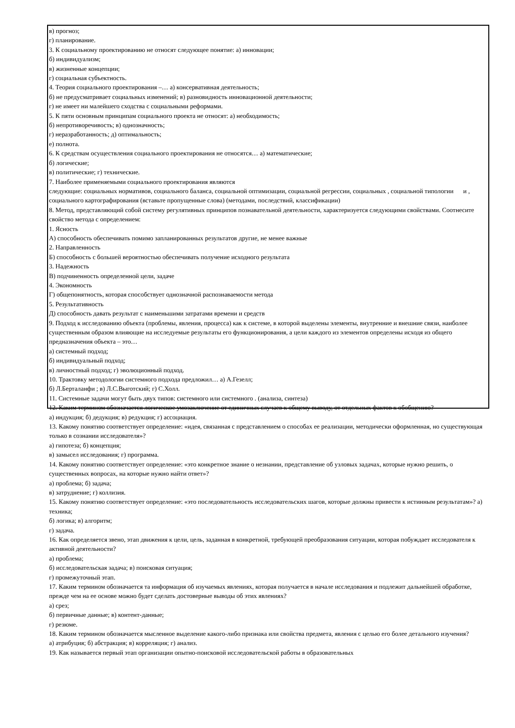в) прогноз;
г) планирование.
3. К социальному проектированию не относят следующее понятие: а) инновации;
б) индивидуализм;
в) жизненные концепции;
г) социальная субъектность.
4. Теория социального проектирования –… а) консервативная деятельность;
б) не предусматривает социальных изменений; в) разновидность инновационной деятельности;
г) не имеет ни малейшего сходства с социальными реформами.
5. К пяти основным принципам социального проекта не относят: а) необходимость;
б) непротиворечивость; в) однозначность;
г) неразработанность; д) оптимальность;
е) полнота.
6. К средствам осуществления социального проектирования не относятся… а) математические;
б) логические;
в) политические; г) технические.
7. Наиболее применяемыми социального проектирования являются
следующие: социальных нормативов, социального баланса, социальной оптимизации, социальной регрессии, социальных , социальной типологии и , социального картографирования (вставьте пропущенные слова) (методами, последствий, классификации)
8. Метод, представляющий собой систему регулятивных принципов познавательной деятельности, характеризуется следующими свойствами. Соотнесите свойство метода с определением:
1. Ясность
А) способность обеспечивать помимо запланированных результатов другие, не менее важные
2. Направленность
Б) способность с большей вероятностью обеспечивать получение исходного результата
3. Надежность
В) подчиненность определенной цели, задаче
4. Экономность
Г) общепонятность, которая способствует однозначной распознаваемости метода
5. Результативность
Д) способность давать результат с наименьшими затратами времени и средств
9. Подход к исследованию объекта (проблемы, явления, процесса) как к системе, в которой выделены элементы, внутренние и внешние связи, наиболее существенным образом влияющие на исследуемые результаты его функционирования, а цели каждого из элементов определены исходя из общего предназначения объекта – это…
а) системный подход;
б) индивидуальный подход;
в) личностный подход; г) эволюционный подход.
10. Трактовку методологии системного подхода предложил… а) А.Гезелл;
б) Л.Берталанфи ; в) Л.С.Выготский; г) С.Холл.
11. Системные задачи могут быть двух типов: системного или системного . (анализа, синтеза)
12. Каким термином обозначается логическое умозаключение от единичных случаев к общему выводу, от отдельных фактов к обобщению?
а) индукция; б) дедукция; в) редукция; г) ассоциация.
13. Какому понятию соответствует определение: «идея, связанная с представлением о способах ее реализации, методически оформленная, но существующая только в сознании исследователя»?
а) гипотеза; б) концепция;
в) замысел исследования; г) программа.
14. Какому понятию соответствует определение: «это конкретное знание о незнании, представление об узловых задачах, которые нужно решить, о существенных вопросах, на которые нужно найти ответ»?
а) проблема; б) задача;
в) затруднение; г) коллизия.
15. Какому понятию соответствует определение: «это последовательность исследовательских шагов, которые должны привести к истинным результатам»? а) техника;
б) логика; в) алгоритм;
г) задача.
16. Как определяется звено, этап движения к цели, цель, заданная в конкретной, требующей преобразования ситуации, которая побуждает исследователя к активной деятельности?
а) проблема;
б) исследовательская задача; в) поисковая ситуация;
г) промежуточный этап.
17. Каким термином обозначается та информация об изучаемых явлениях, которая получается в начале исследования и подлежит дальнейшей обработке, прежде чем на ее основе можно будет сделать достоверные выводы об этих явлениях?
а) срез;
б) первичные данные; в) контент-данные;
г) резюме.
18. Каким термином обозначается мысленное выделение какого-либо признака или свойства предмета, явления с целью его более детального изучения?
а) атрибуция; б) абстракция; в) корреляция; г) анализ.
19. Как называется первый этап организации опытно-поисковой исследовательской работы в образовательных